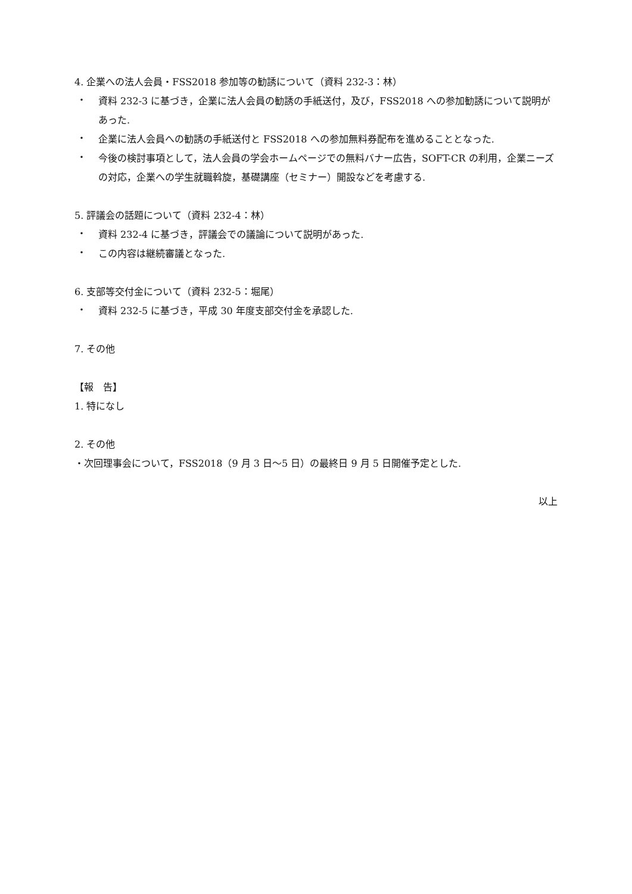4. 企業への法人会員・FSS2018 参加等の勧誘について（資料 232-3：林）
・
資料 232-3 に基づき，企業に法人会員の勧誘の手紙送付，及び，FSS2018 への参加勧誘について説明があった.
・
企業に法人会員への勧誘の手紙送付と FSS2018 への参加無料券配布を進めることとなった.
・
今後の検討事項として，法人会員の学会ホームページでの無料バナー広告，SOFT-CR の利用，企業ニーズの対応，企業への学生就職斡旋，基礎講座（セミナー）開設などを考慮する.
5. 評議会の話題について（資料 232-4：林）
・
資料 232-4 に基づき，評議会での議論について説明があった.
・
この内容は継続審議となった.
6. 支部等交付金について（資料 232-5：堀尾）
・
資料 232-5 に基づき，平成 30 年度支部交付金を承認した.
7. その他
【報　告】
1. 特になし
2. その他
・次回理事会について，FSS2018（9 月 3 日～5 日）の最終日 9 月 5 日開催予定とした.
以上